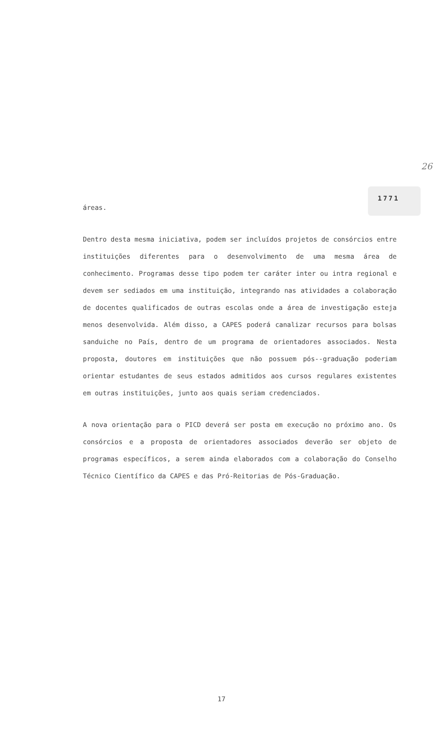26
1771
áreas.
Dentro desta mesma iniciativa, podem ser incluídos projetos de consórcios entre instituições diferentes para o desenvolvimento de uma mesma área de conhecimento. Programas desse tipo podem ter caráter inter ou intra regional e devem ser sediados em uma instituição, integrando nas atividades a colaboração de docentes qualificados de outras escolas onde a área de investigação esteja menos desenvolvida. Além disso, a CAPES poderá canalizar recursos para bolsas sanduiche no País, dentro de um programa de orientadores associados. Nesta proposta, doutores em instituições que não possuem pós--graduação poderiam orientar estudantes de seus estados admitidos aos cursos regulares existentes em outras instituições, junto aos quais seriam credenciados.
A nova orientação para o PICD deverá ser posta em execução no próximo ano. Os consórcios e a proposta de orientadores associados deverão ser objeto de programas específicos, a serem ainda elaborados com a colaboração do Conselho Técnico Científico da CAPES e das Pró-Reitorias de Pós-Graduação.
17